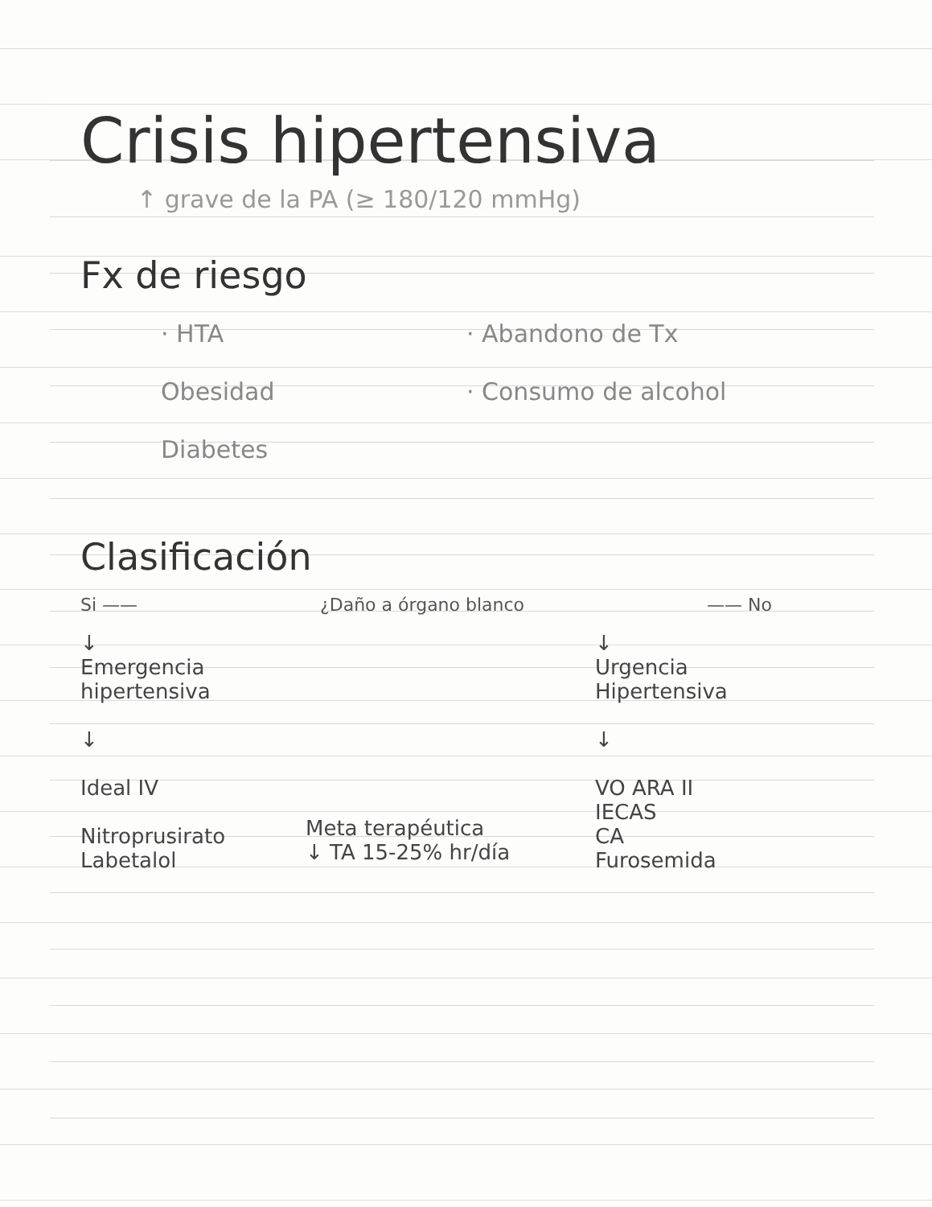Crisis hipertensiva
↑ grave de la PA (≥ 180/120 mmHg)
Fx de riesgo
· HTA
Obesidad
Diabetes
· Abandono de Tx
· Consumo de alcohol
Clasificación
Si —— ¿Daño a órgano blanco —— No
↓
Emergencia hipertensiva
↓
Ideal IV
Nitroprusirato
Labetalol
Meta terapéutica
↓ TA 15-25% hr/día
↓
Urgencia Hipertensiva
↓
VO ARA II
IECAS
CA
Furosemida